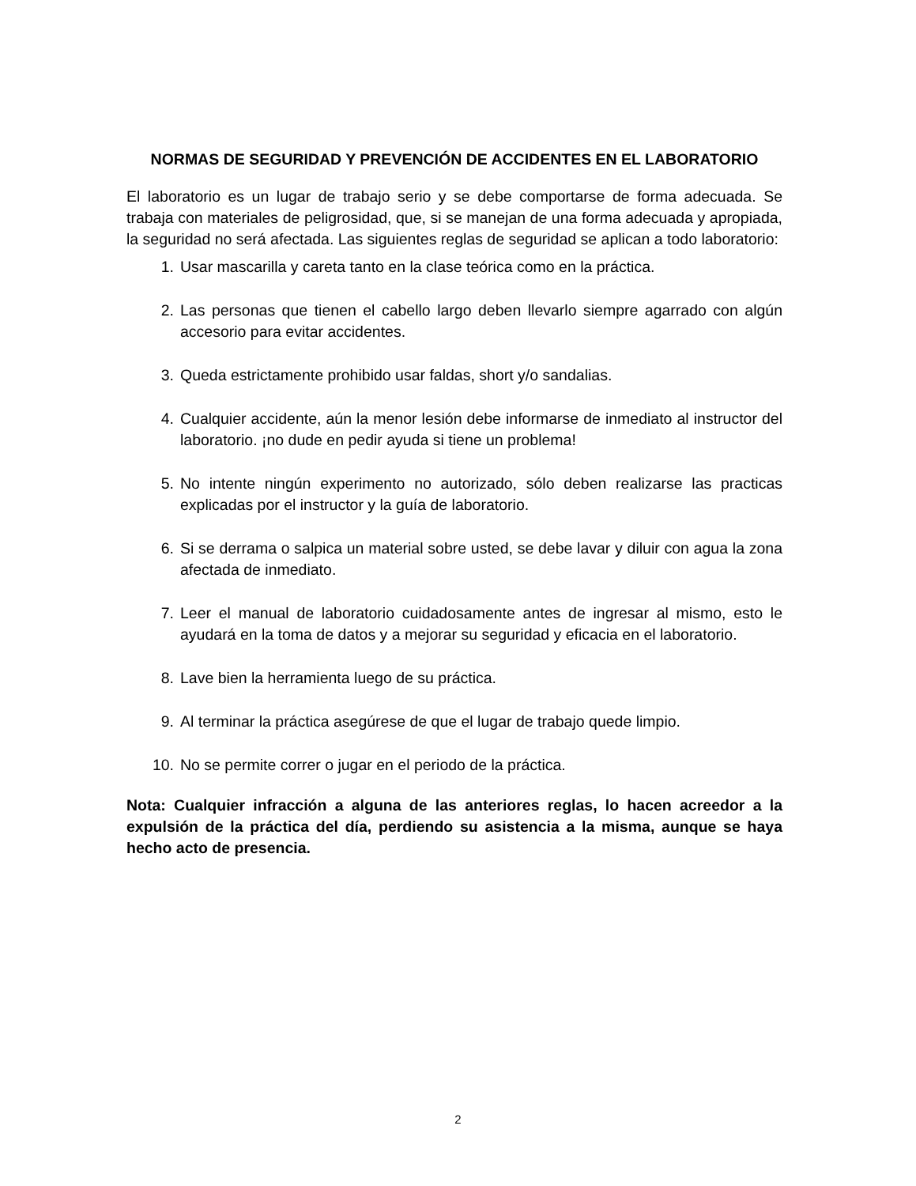NORMAS DE SEGURIDAD Y PREVENCIÓN DE ACCIDENTES EN EL LABORATORIO
El laboratorio es un lugar de trabajo serio y se debe comportarse de forma adecuada. Se trabaja con materiales de peligrosidad, que, si se manejan de una forma adecuada y apropiada, la seguridad no será afectada. Las siguientes reglas de seguridad se aplican a todo laboratorio:
1. Usar mascarilla y careta tanto en la clase teórica como en la práctica.
2. Las personas que tienen el cabello largo deben llevarlo siempre agarrado con algún accesorio para evitar accidentes.
3. Queda estrictamente prohibido usar faldas, short y/o sandalias.
4. Cualquier accidente, aún la menor lesión debe informarse de inmediato al instructor del laboratorio. ¡no dude en pedir ayuda si tiene un problema!
5. No intente ningún experimento no autorizado, sólo deben realizarse las practicas explicadas por el instructor y la guía de laboratorio.
6. Si se derrama o salpica un material sobre usted, se debe lavar y diluir con agua la zona afectada de inmediato.
7. Leer el manual de laboratorio cuidadosamente antes de ingresar al mismo, esto le ayudará en la toma de datos y a mejorar su seguridad y eficacia en el laboratorio.
8. Lave bien la herramienta luego de su práctica.
9. Al terminar la práctica asegúrese de que el lugar de trabajo quede limpio.
10. No se permite correr o jugar en el periodo de la práctica.
Nota: Cualquier infracción a alguna de las anteriores reglas, lo hacen acreedor a la expulsión de la práctica del día, perdiendo su asistencia a la misma, aunque se haya hecho acto de presencia.
2